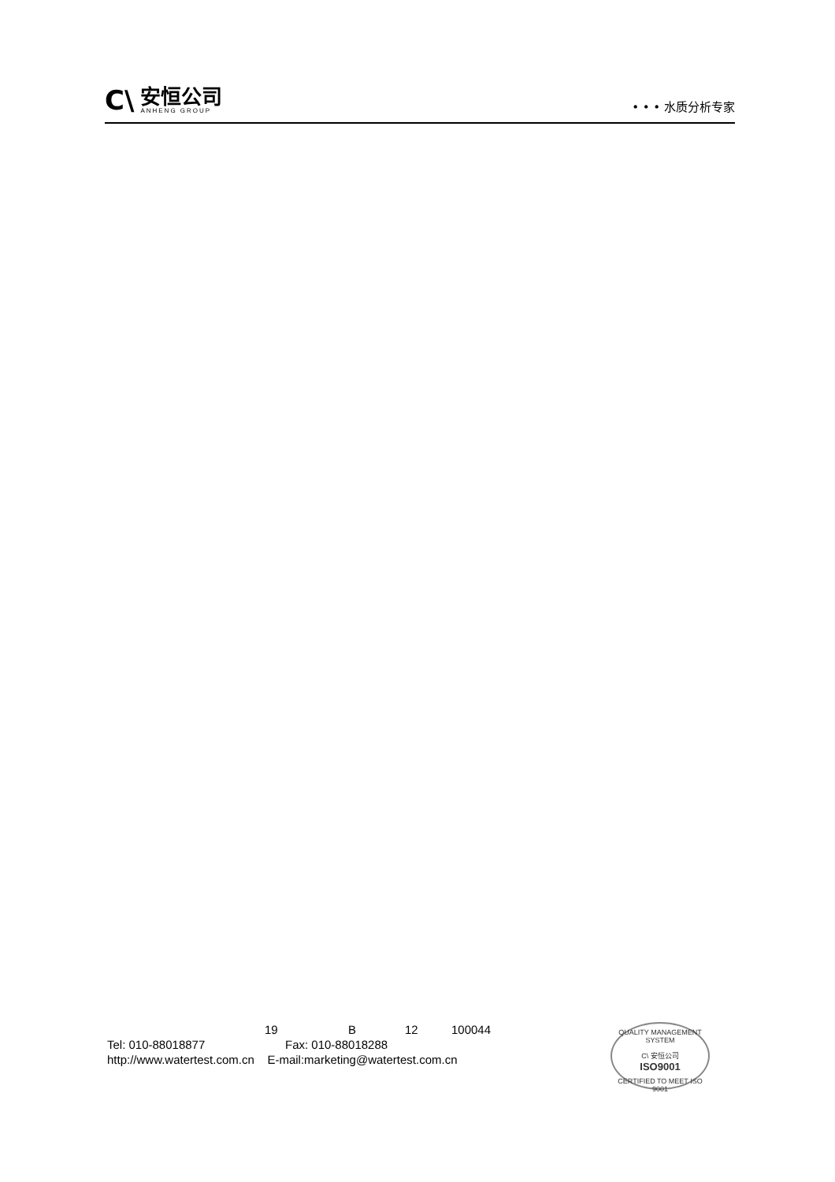C\
安恒公司
ANHENG GROUP
• • • 水质分析专家
19 B 12 100044
Tel: 010-88018877 Fax: 010-88018288
http://www.watertest.com.cn E-mail:marketing@watertest.com.cn
QUALITY MANAGEMENT SYSTEM
C\ 安恒公司
ISO9001
CERTIFIED TO MEET ISO 9001